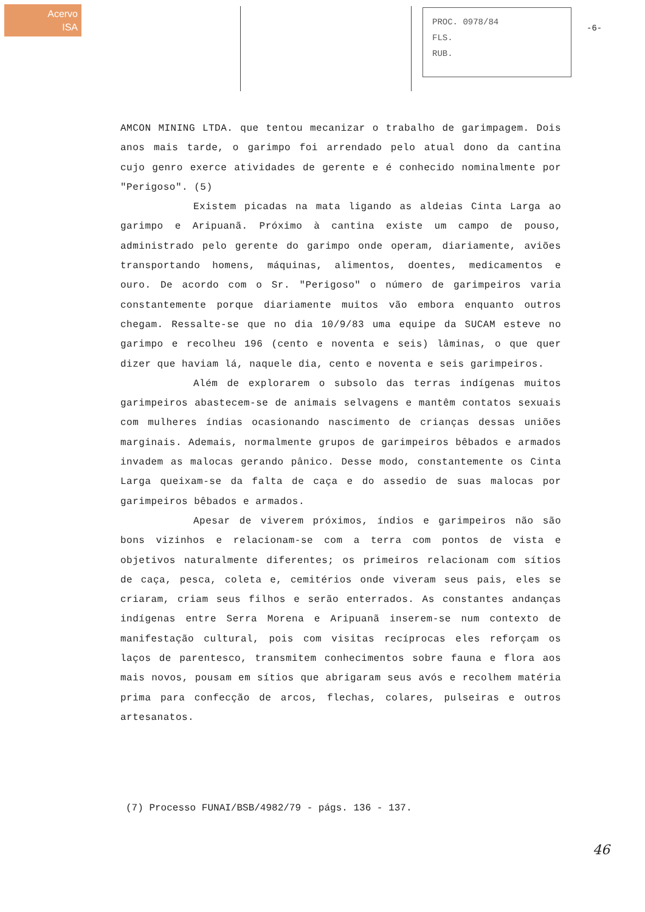Acervo
ISA
PROC. 0978/84
FLS.
RUB.
-6-
AMCON MINING LTDA. que tentou mecanizar o trabalho de garimpagem. Dois anos mais tarde, o garimpo foi arrendado pelo atual dono da cantina cujo genro exerce atividades de gerente e é conhecido nominalmente por "Perigoso". (5)
Existem picadas na mata ligando as aldeias Cinta Larga ao garimpo e Aripuanã. Próximo à cantina existe um campo de pouso, administrado pelo gerente do garimpo onde operam, diariamente, aviões transportando homens, máquinas, alimentos, doentes, medicamentos e ouro. De acordo com o Sr. "Perigoso" o número de garimpeiros varia constantemente porque diariamente muitos vão embora enquanto outros chegam. Ressalte-se que no dia 10/9/83 uma equipe da SUCAM esteve no garimpo e recolheu 196 (cento e noventa e seis) lâminas, o que quer dizer que haviam lá, naquele dia, cento e noventa e seis garimpeiros.
Além de explorarem o subsolo das terras indígenas muitos garimpeiros abastecem-se de animais selvagens e mantêm contatos sexuais com mulheres índias ocasionando nascimento de crianças dessas uniões marginais. Ademais, normalmente grupos de garimpeiros bêbados e armados invadem as malocas gerando pânico. Desse modo, constantemente os Cinta Larga queixam-se da falta de caça e do assedio de suas malocas por garimpeiros bêbados e armados.
Apesar de viverem próximos, índios e garimpeiros não são bons vizinhos e relacionam-se com a terra com pontos de vista e objetivos naturalmente diferentes; os primeiros relacionam com sítios de caça, pesca, coleta e, cemitérios onde viveram seus pais, eles se criaram, criam seus filhos e serão enterrados. As constantes andanças indígenas entre Serra Morena e Aripuanã inserem-se num contexto de manifestação cultural, pois com visitas recíprocas eles reforçam os laços de parentesco, transmitem conhecimentos sobre fauna e flora aos mais novos, pousam em sítios que abrigaram seus avós e recolhem matéria prima para confecção de arcos, flechas, colares, pulseiras e outros artesanatos.
(7) Processo FUNAI/BSB/4982/79 - págs. 136 - 137.
46